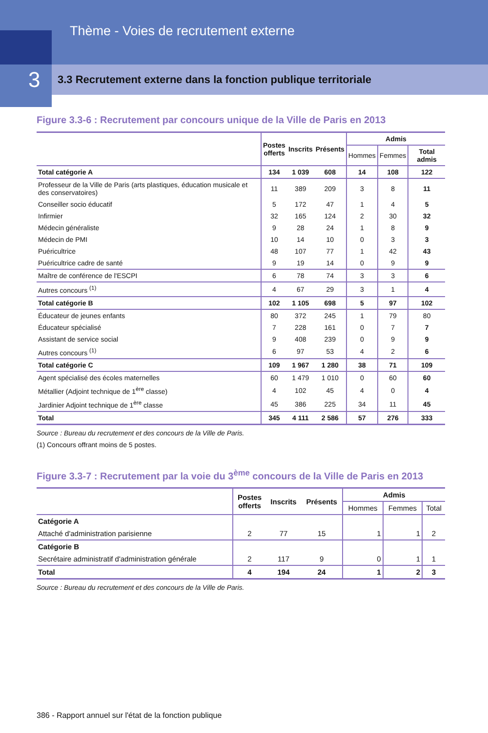Thème - Voies de recrutement externe
3
3.3 Recrutement externe dans la fonction publique territoriale
Figure 3.3-6 : Recrutement par concours unique de la Ville de Paris en 2013
| | Postes offerts | Inscrits | Présents | Admis | | |
| --- | --- | --- | --- | --- | --- | --- |
| | | | | Hommes | Femmes | Total admis |
| Total catégorie A | 134 | 1 039 | 608 | 14 | 108 | 122 |
| Professeur de la Ville de Paris (arts plastiques, éducation musicale et des conservatoires) | 11 | 389 | 209 | 3 | 8 | 11 |
| Conseiller socio éducatif | 5 | 172 | 47 | 1 | 4 | 5 |
| Infirmier | 32 | 165 | 124 | 2 | 30 | 32 |
| Médecin généraliste | 9 | 28 | 24 | 1 | 8 | 9 |
| Médecin de PMI | 10 | 14 | 10 | 0 | 3 | 3 |
| Puéricultrice | 48 | 107 | 77 | 1 | 42 | 43 |
| Puéricultrice cadre de santé | 9 | 19 | 14 | 0 | 9 | 9 |
| Maître de conférence de l'ESCPI | 6 | 78 | 74 | 3 | 3 | 6 |
| Autres concours <sup>(1)</sup> | 4 | 67 | 29 | 3 | 1 | 4 |
| Total catégorie B | 102 | 1 105 | 698 | 5 | 97 | 102 |
| Éducateur de jeunes enfants | 80 | 372 | 245 | 1 | 79 | 80 |
| Éducateur spécialisé | 7 | 228 | 161 | 0 | 7 | 7 |
| Assistant de service social | 9 | 408 | 239 | 0 | 9 | 9 |
| Autres concours <sup>(1)</sup> | 6 | 97 | 53 | 4 | 2 | 6 |
| Total catégorie C | 109 | 1 967 | 1 280 | 38 | 71 | 109 |
| Agent spécialisé des écoles maternelles | 60 | 1 479 | 1 010 | 0 | 60 | 60 |
| Métallier (Adjoint technique de 1<sup>ère</sup> classe) | 4 | 102 | 45 | 4 | 0 | 4 |
| Jardinier Adjoint technique de 1<sup>ère</sup> classe | 45 | 386 | 225 | 34 | 11 | 45 |
| Total | 345 | 4 111 | 2 586 | 57 | 276 | 333 |
Source : Bureau du recrutement et des concours de la Ville de Paris.
(1) Concours offrant moins de 5 postes.
Figure 3.3-7 : Recrutement par la voie du 3<sup>ème</sup> concours de la Ville de Paris en 2013
| | Postes offerts | Inscrits | Présents | Admis | | |
| --- | --- | --- | --- | --- | --- | --- |
| | | | | Hommes | Femmes | Total |
| Catégorie A | | | | | | |
| Attaché d'administration parisienne | 2 | 77 | 15 | 1 | 1 | 2 |
| Catégorie B | | | | | | |
| Secrétaire administratif d'administration générale | 2 | 117 | 9 | 0 | 1 | 1 |
| Total | 4 | 194 | 24 | 1 | 2 | 3 |
Source : Bureau du recrutement et des concours de la Ville de Paris.
386 - Rapport annuel sur l'état de la fonction publique